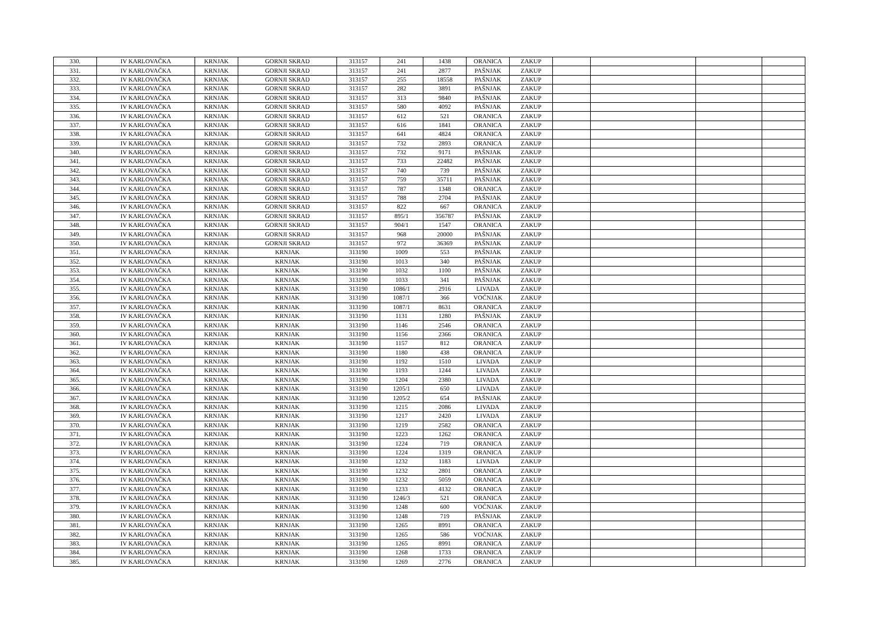| 330. | IV KARLOVAČKA | KRNJAK | GORNJI SKRAD | 313157 | 241 | 1438 | ORANICA | ZAKUP | | | | |
| 331. | IV KARLOVAČKA | KRNJAK | GORNJI SKRAD | 313157 | 241 | 2877 | PAŠNJAK | ZAKUP | | | | |
| 332. | IV KARLOVAČKA | KRNJAK | GORNJI SKRAD | 313157 | 255 | 18558 | PAŠNJAK | ZAKUP | | | | |
| 333. | IV KARLOVAČKA | KRNJAK | GORNJI SKRAD | 313157 | 282 | 3891 | PAŠNJAK | ZAKUP | | | | |
| 334. | IV KARLOVAČKA | KRNJAK | GORNJI SKRAD | 313157 | 313 | 9840 | PAŠNJAK | ZAKUP | | | | |
| 335. | IV KARLOVAČKA | KRNJAK | GORNJI SKRAD | 313157 | 580 | 4092 | PAŠNJAK | ZAKUP | | | | |
| 336. | IV KARLOVAČKA | KRNJAK | GORNJI SKRAD | 313157 | 612 | 521 | ORANICA | ZAKUP | | | | |
| 337. | IV KARLOVAČKA | KRNJAK | GORNJI SKRAD | 313157 | 616 | 1841 | ORANICA | ZAKUP | | | | |
| 338. | IV KARLOVAČKA | KRNJAK | GORNJI SKRAD | 313157 | 641 | 4824 | ORANICA | ZAKUP | | | | |
| 339. | IV KARLOVAČKA | KRNJAK | GORNJI SKRAD | 313157 | 732 | 2893 | ORANICA | ZAKUP | | | | |
| 340. | IV KARLOVAČKA | KRNJAK | GORNJI SKRAD | 313157 | 732 | 9171 | PAŠNJAK | ZAKUP | | | | |
| 341. | IV KARLOVAČKA | KRNJAK | GORNJI SKRAD | 313157 | 733 | 22482 | PAŠNJAK | ZAKUP | | | | |
| 342. | IV KARLOVAČKA | KRNJAK | GORNJI SKRAD | 313157 | 740 | 739 | PAŠNJAK | ZAKUP | | | | |
| 343. | IV KARLOVAČKA | KRNJAK | GORNJI SKRAD | 313157 | 759 | 35711 | PAŠNJAK | ZAKUP | | | | |
| 344. | IV KARLOVAČKA | KRNJAK | GORNJI SKRAD | 313157 | 787 | 1348 | ORANICA | ZAKUP | | | | |
| 345. | IV KARLOVAČKA | KRNJAK | GORNJI SKRAD | 313157 | 788 | 2704 | PAŠNJAK | ZAKUP | | | | |
| 346. | IV KARLOVAČKA | KRNJAK | GORNJI SKRAD | 313157 | 822 | 667 | ORANICA | ZAKUP | | | | |
| 347. | IV KARLOVAČKA | KRNJAK | GORNJI SKRAD | 313157 | 895/1 | 356787 | PAŠNJAK | ZAKUP | | | | |
| 348. | IV KARLOVAČKA | KRNJAK | GORNJI SKRAD | 313157 | 904/1 | 1547 | ORANICA | ZAKUP | | | | |
| 349. | IV KARLOVAČKA | KRNJAK | GORNJI SKRAD | 313157 | 968 | 20000 | PAŠNJAK | ZAKUP | | | | |
| 350. | IV KARLOVAČKA | KRNJAK | GORNJI SKRAD | 313157 | 972 | 36369 | PAŠNJAK | ZAKUP | | | | |
| 351. | IV KARLOVAČKA | KRNJAK | KRNJAK | 313190 | 1009 | 553 | PAŠNJAK | ZAKUP | | | | |
| 352. | IV KARLOVAČKA | KRNJAK | KRNJAK | 313190 | 1013 | 340 | PAŠNJAK | ZAKUP | | | | |
| 353. | IV KARLOVAČKA | KRNJAK | KRNJAK | 313190 | 1032 | 1100 | PAŠNJAK | ZAKUP | | | | |
| 354. | IV KARLOVAČKA | KRNJAK | KRNJAK | 313190 | 1033 | 341 | PAŠNJAK | ZAKUP | | | | |
| 355. | IV KARLOVAČKA | KRNJAK | KRNJAK | 313190 | 1086/1 | 2916 | LIVADA | ZAKUP | | | | |
| 356. | IV KARLOVAČKA | KRNJAK | KRNJAK | 313190 | 1087/1 | 366 | VOĆNJAK | ZAKUP | | | | |
| 357. | IV KARLOVAČKA | KRNJAK | KRNJAK | 313190 | 1087/1 | 8631 | ORANICA | ZAKUP | | | | |
| 358. | IV KARLOVAČKA | KRNJAK | KRNJAK | 313190 | 1131 | 1280 | PAŠNJAK | ZAKUP | | | | |
| 359. | IV KARLOVAČKA | KRNJAK | KRNJAK | 313190 | 1146 | 2546 | ORANICA | ZAKUP | | | | |
| 360. | IV KARLOVAČKA | KRNJAK | KRNJAK | 313190 | 1156 | 2366 | ORANICA | ZAKUP | | | | |
| 361. | IV KARLOVAČKA | KRNJAK | KRNJAK | 313190 | 1157 | 812 | ORANICA | ZAKUP | | | | |
| 362. | IV KARLOVAČKA | KRNJAK | KRNJAK | 313190 | 1180 | 438 | ORANICA | ZAKUP | | | | |
| 363. | IV KARLOVAČKA | KRNJAK | KRNJAK | 313190 | 1192 | 1510 | LIVADA | ZAKUP | | | | |
| 364. | IV KARLOVAČKA | KRNJAK | KRNJAK | 313190 | 1193 | 1244 | LIVADA | ZAKUP | | | | |
| 365. | IV KARLOVAČKA | KRNJAK | KRNJAK | 313190 | 1204 | 2380 | LIVADA | ZAKUP | | | | |
| 366. | IV KARLOVAČKA | KRNJAK | KRNJAK | 313190 | 1205/1 | 650 | LIVADA | ZAKUP | | | | |
| 367. | IV KARLOVAČKA | KRNJAK | KRNJAK | 313190 | 1205/2 | 654 | PAŠNJAK | ZAKUP | | | | |
| 368. | IV KARLOVAČKA | KRNJAK | KRNJAK | 313190 | 1215 | 2086 | LIVADA | ZAKUP | | | | |
| 369. | IV KARLOVAČKA | KRNJAK | KRNJAK | 313190 | 1217 | 2420 | LIVADA | ZAKUP | | | | |
| 370. | IV KARLOVAČKA | KRNJAK | KRNJAK | 313190 | 1219 | 2582 | ORANICA | ZAKUP | | | | |
| 371. | IV KARLOVAČKA | KRNJAK | KRNJAK | 313190 | 1223 | 1262 | ORANICA | ZAKUP | | | | |
| 372. | IV KARLOVAČKA | KRNJAK | KRNJAK | 313190 | 1224 | 719 | ORANICA | ZAKUP | | | | |
| 373. | IV KARLOVAČKA | KRNJAK | KRNJAK | 313190 | 1224 | 1319 | ORANICA | ZAKUP | | | | |
| 374. | IV KARLOVAČKA | KRNJAK | KRNJAK | 313190 | 1232 | 1183 | LIVADA | ZAKUP | | | | |
| 375. | IV KARLOVAČKA | KRNJAK | KRNJAK | 313190 | 1232 | 2801 | ORANICA | ZAKUP | | | | |
| 376. | IV KARLOVAČKA | KRNJAK | KRNJAK | 313190 | 1232 | 5059 | ORANICA | ZAKUP | | | | |
| 377. | IV KARLOVAČKA | KRNJAK | KRNJAK | 313190 | 1233 | 4132 | ORANICA | ZAKUP | | | | |
| 378. | IV KARLOVAČKA | KRNJAK | KRNJAK | 313190 | 1246/3 | 521 | ORANICA | ZAKUP | | | | |
| 379. | IV KARLOVAČKA | KRNJAK | KRNJAK | 313190 | 1248 | 600 | VOĆNJAK | ZAKUP | | | | |
| 380. | IV KARLOVAČKA | KRNJAK | KRNJAK | 313190 | 1248 | 719 | PAŠNJAK | ZAKUP | | | | |
| 381. | IV KARLOVAČKA | KRNJAK | KRNJAK | 313190 | 1265 | 8991 | ORANICA | ZAKUP | | | | |
| 382. | IV KARLOVAČKA | KRNJAK | KRNJAK | 313190 | 1265 | 586 | VOĆNJAK | ZAKUP | | | | |
| 383. | IV KARLOVAČKA | KRNJAK | KRNJAK | 313190 | 1265 | 8991 | ORANICA | ZAKUP | | | | |
| 384. | IV KARLOVAČKA | KRNJAK | KRNJAK | 313190 | 1268 | 1733 | ORANICA | ZAKUP | | | | |
| 385. | IV KARLOVAČKA | KRNJAK | KRNJAK | 313190 | 1269 | 2776 | ORANICA | ZAKUP | | | | |